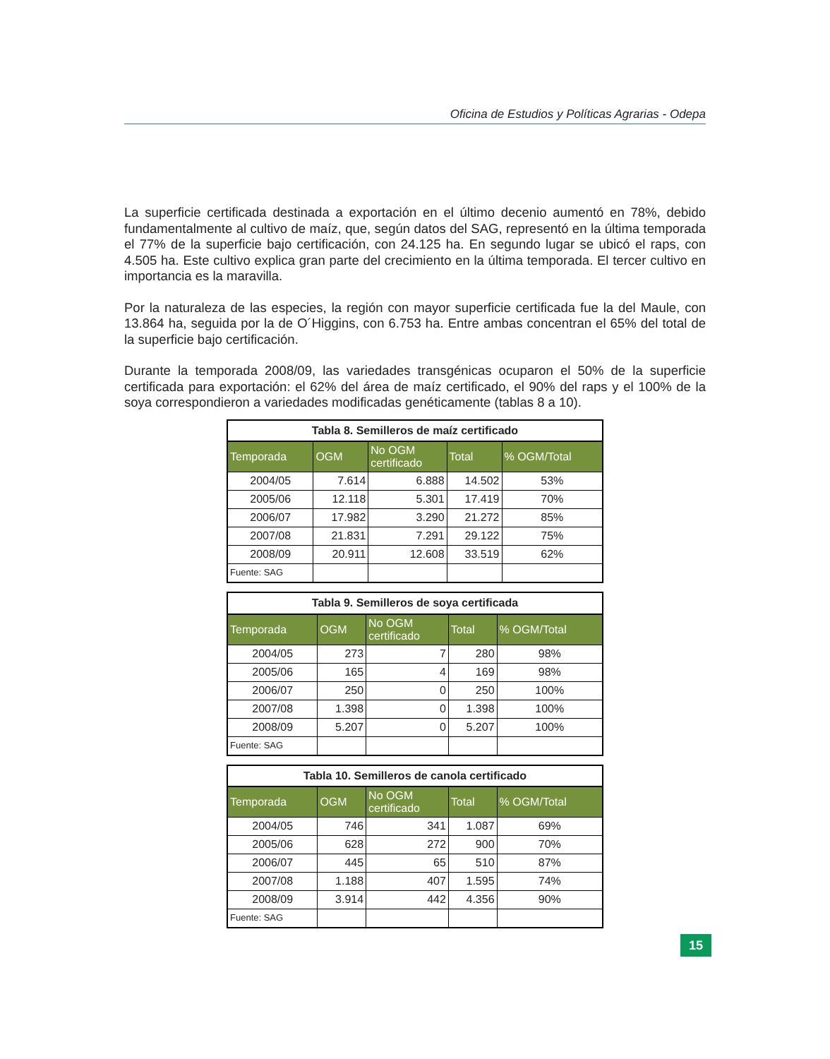Oficina de Estudios y Políticas Agrarias - Odepa
La superficie certificada destinada a exportación en el último decenio aumentó en 78%, debido fundamentalmente al cultivo de maíz, que, según datos del SAG, representó en la última temporada el 77% de la superficie bajo certificación, con 24.125 ha. En segundo lugar se ubicó el raps, con 4.505 ha. Este cultivo explica gran parte del crecimiento en la última temporada. El tercer cultivo en importancia es la maravilla.
Por la naturaleza de las especies, la región con mayor superficie certificada fue la del Maule, con 13.864 ha, seguida por la de O´Higgins, con 6.753 ha. Entre ambas concentran el 65% del total de la superficie bajo certificación.
Durante la temporada 2008/09, las variedades transgénicas ocuparon el 50% de la superficie certificada para exportación: el 62% del área de maíz certificado, el 90% del raps y el 100% de la soya correspondieron a variedades modificadas genéticamente (tablas 8 a 10).
Tabla 8. Semilleros de maíz certificado
| Temporada | OGM | No OGM certificado | Total | % OGM/Total |
| --- | --- | --- | --- | --- |
| 2004/05 | 7.614 | 6.888 | 14.502 | 53% |
| 2005/06 | 12.118 | 5.301 | 17.419 | 70% |
| 2006/07 | 17.982 | 3.290 | 21.272 | 85% |
| 2007/08 | 21.831 | 7.291 | 29.122 | 75% |
| 2008/09 | 20.911 | 12.608 | 33.519 | 62% |
| Fuente: SAG | | | | |
Tabla 9. Semilleros de soya certificada
| Temporada | OGM | No OGM certificado | Total | % OGM/Total |
| --- | --- | --- | --- | --- |
| 2004/05 | 273 | 7 | 280 | 98% |
| 2005/06 | 165 | 4 | 169 | 98% |
| 2006/07 | 250 | 0 | 250 | 100% |
| 2007/08 | 1.398 | 0 | 1.398 | 100% |
| 2008/09 | 5.207 | 0 | 5.207 | 100% |
| Fuente: SAG | | | | |
Tabla 10. Semilleros de canola certificado
| Temporada | OGM | No OGM certificado | Total | % OGM/Total |
| --- | --- | --- | --- | --- |
| 2004/05 | 746 | 341 | 1.087 | 69% |
| 2005/06 | 628 | 272 | 900 | 70% |
| 2006/07 | 445 | 65 | 510 | 87% |
| 2007/08 | 1.188 | 407 | 1.595 | 74% |
| 2008/09 | 3.914 | 442 | 4.356 | 90% |
| Fuente: SAG | | | | |
15